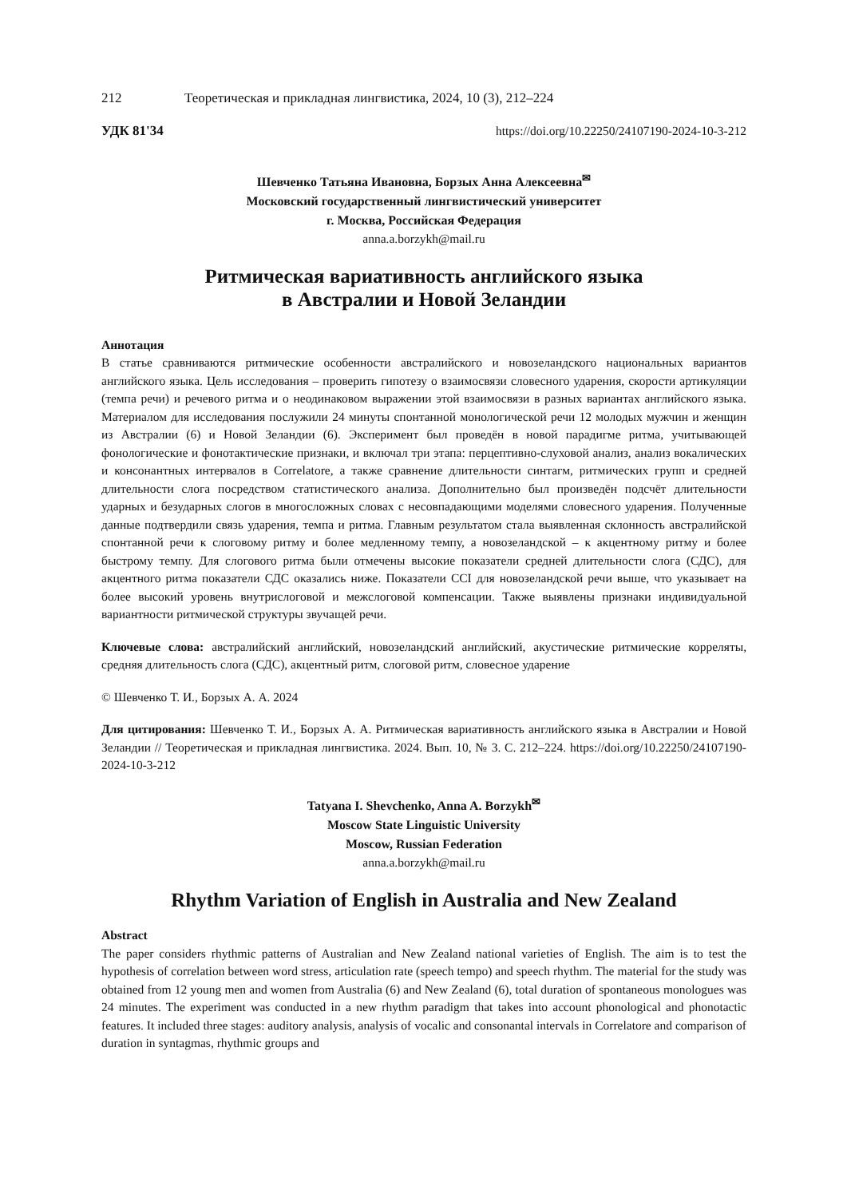212 Теоретическая и прикладная лингвистика, 2024, 10 (3), 212–224
УДК 81'34 https://doi.org/10.22250/24107190-2024-10-3-212
Шевченко Татьяна Ивановна, Борзых Анна Алексеевна<sup>✉</sup>
Московский государственный лингвистический университет
г. Москва, Российская Федерация
anna.a.borzykh@mail.ru
Ритмическая вариативность английского языка
в Австралии и Новой Зеландии
Аннотация
В статье сравниваются ритмические особенности австралийского и новозеландского национальных вариантов английского языка. Цель исследования – проверить гипотезу о взаимосвязи словесного ударения, скорости артикуляции (темпа речи) и речевого ритма и о неодинаковом выражении этой взаимосвязи в разных вариантах английского языка. Материалом для исследования послужили 24 минуты спонтанной монологической речи 12 молодых мужчин и женщин из Австралии (6) и Новой Зеландии (6). Эксперимент был проведён в новой парадигме ритма, учитывающей фонологические и фонотактические признаки, и включал три этапа: перцептивно-слуховой анализ, анализ вокалических и консонантных интервалов в Correlatore, а также сравнение длительности синтагм, ритмических групп и средней длительности слога посредством статистического анализа. Дополнительно был произведён подсчёт длительности ударных и безударных слогов в многосложных словах с несовпадающими моделями словесного ударения. Полученные данные подтвердили связь ударения, темпа и ритма. Главным результатом стала выявленная склонность австралийской спонтанной речи к слоговому ритму и более медленному темпу, а новозеландской – к акцентному ритму и более быстрому темпу. Для слогового ритма были отмечены высокие показатели средней длительности слога (СДС), для акцентного ритма показатели СДС оказались ниже. Показатели CCI для новозеландской речи выше, что указывает на более высокий уровень внутрислоговой и межслоговой компенсации. Также выявлены признаки индивидуальной вариантности ритмической структуры звучащей речи.
Ключевые слова: австралийский английский, новозеландский английский, акустические ритмические корреляты, средняя длительность слога (СДС), акцентный ритм, слоговой ритм, словесное ударение
© Шевченко Т. И., Борзых А. А. 2024
Для цитирования: Шевченко Т. И., Борзых А. А. Ритмическая вариативность английского языка в Австралии и Новой Зеландии // Теоретическая и прикладная лингвистика. 2024. Вып. 10, № 3. С. 212–224. https://doi.org/10.22250/24107190-2024-10-3-212
Tatyana I. Shevchenko, Anna A. Borzykh<sup>✉</sup>
Moscow State Linguistic University
Moscow, Russian Federation
anna.a.borzykh@mail.ru
Rhythm Variation of English in Australia and New Zealand
Abstract
The paper considers rhythmic patterns of Australian and New Zealand national varieties of English. The aim is to test the hypothesis of correlation between word stress, articulation rate (speech tempo) and speech rhythm. The material for the study was obtained from 12 young men and women from Australia (6) and New Zealand (6), total duration of spontaneous monologues was 24 minutes. The experiment was conducted in a new rhythm paradigm that takes into account phonological and phonotactic features. It included three stages: auditory analysis, analysis of vocalic and consonantal intervals in Correlatore and comparison of duration in syntagmas, rhythmic groups and